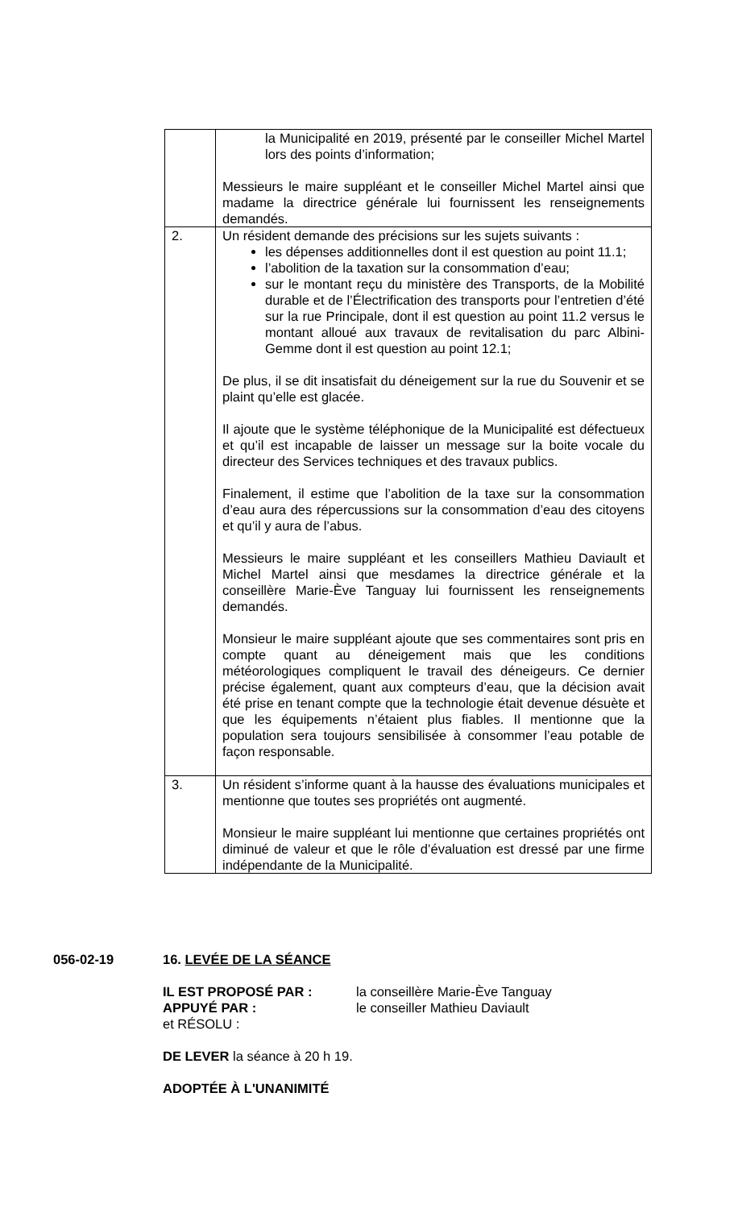| | la Municipalité en 2019, présenté par le conseiller Michel Martel lors des points d’information; Messieurs le maire suppléant et le conseiller Michel Martel ainsi que madame la directrice générale lui fournissent les renseignements demandés. |
| 2. | Un résident demande des précisions sur les sujets suivants : les dépenses additionnelles dont il est question au point 11.1; l’abolition de la taxation sur la consommation d’eau; sur le montant reçu du ministère des Transports, de la Mobilité durable et de l’Électrification des transports pour l’entretien d’été sur la rue Principale, dont il est question au point 11.2 versus le montant alloué aux travaux de revitalisation du parc Albini-Gemme dont il est question au point 12.1; De plus, il se dit insatisfait du déneigement sur la rue du Souvenir et se plaint qu’elle est glacée. Il ajoute que le système téléphonique de la Municipalité est défectueux et qu’il est incapable de laisser un message sur la boite vocale du directeur des Services techniques et des travaux publics. Finalement, il estime que l’abolition de la taxe sur la consommation d’eau aura des répercussions sur la consommation d’eau des citoyens et qu’il y aura de l’abus. Messieurs le maire suppléant et les conseillers Mathieu Daviault et Michel Martel ainsi que mesdames la directrice générale et la conseillère Marie-Ève Tanguay lui fournissent les renseignements demandés. Monsieur le maire suppléant ajoute que ses commentaires sont pris en compte quant au déneigement mais que les conditions météorologiques compliquent le travail des déneigeurs. Ce dernier précise également, quant aux compteurs d’eau, que la décision avait été prise en tenant compte que la technologie était devenue désuète et que les équipements n’étaient plus fiables. Il mentionne que la population sera toujours sensibilisée à consommer l’eau potable de façon responsable. |
| 3. | Un résident s’informe quant à la hausse des évaluations municipales et mentionne que toutes ses propriétés ont augmenté. Monsieur le maire suppléant lui mentionne que certaines propriétés ont diminué de valeur et que le rôle d’évaluation est dressé par une firme indépendante de la Municipalité. |
056-02-19 16. LEVÉE DE LA SÉANCE
IL EST PROPOSÉ PAR : la conseillère Marie-Ève Tanguay
APPUYÉ PAR : le conseiller Mathieu Daviault
et RÉSOLU :
DE LEVER la séance à 20 h 19.
ADOPTÉE À L'UNANIMITÉ